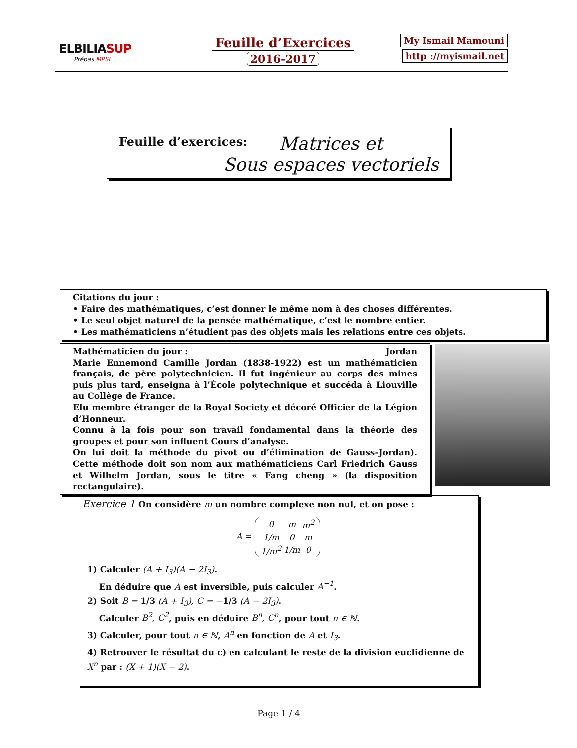ELBILIASUP
Prépas MPSI
Feuille d’Exercices
2016-2017
My Ismail Mamouni
http ://myismail.net
Feuille d’exercices:
Matrices et
Sous espaces vectoriels
Citations du jour :
• Faire des mathématiques, c’est donner le même nom à des choses différentes.
• Le seul objet naturel de la pensée mathématique, c’est le nombre entier.
• Les mathématiciens n’étudient pas des objets mais les relations entre ces objets.
Mathématicien du jour : Jordan
Marie Ennemond Camille Jordan (1838-1922) est un mathématicien français, de père polytechnicien. Il fut ingénieur au corps des mines puis plus tard, enseigna à l’École polytechnique et succéda à Liouville au Collège de France.
Elu membre étranger de la Royal Society et décoré Officier de la Légion d’Honneur.
Connu à la fois pour son travail fondamental dans la théorie des groupes et pour son influent Cours d’analyse.
On lui doit la méthode du pivot ou d’élimination de Gauss-Jordan). Cette méthode doit son nom aux mathématiciens Carl Friedrich Gauss et Wilhelm Jordan, sous le titre « Fang cheng » (la disposition rectangulaire).
Exercice 1 On considère m un nombre complexe non nul, et on pose :
A =
| 0 | m | m<sup>2</sup> |
| 1/m | 0 | m |
| 1/m<sup>2</sup> | 1/m | 0 |
1) Calculer (A + I<sub>3</sub>)(A − 2I<sub>3</sub>).
En déduire que A est inversible, puis calculer A<sup>−1</sup>.
2) Soit B = 1/3 (A + I<sub>3</sub>), C = −1/3 (A − 2I<sub>3</sub>).
Calculer B<sup>2</sup>, C<sup>2</sup>, puis en déduire B<sup>n</sup>, C<sup>n</sup>, pour tout n ∈ ℕ.
3) Calculer, pour tout n ∈ ℕ, A<sup>n</sup> en fonction de A et I<sub>3</sub>.
4) Retrouver le résultat du c) en calculant le reste de la division euclidienne de X<sup>n</sup> par : (X + 1)(X − 2).
Page 1 / 4